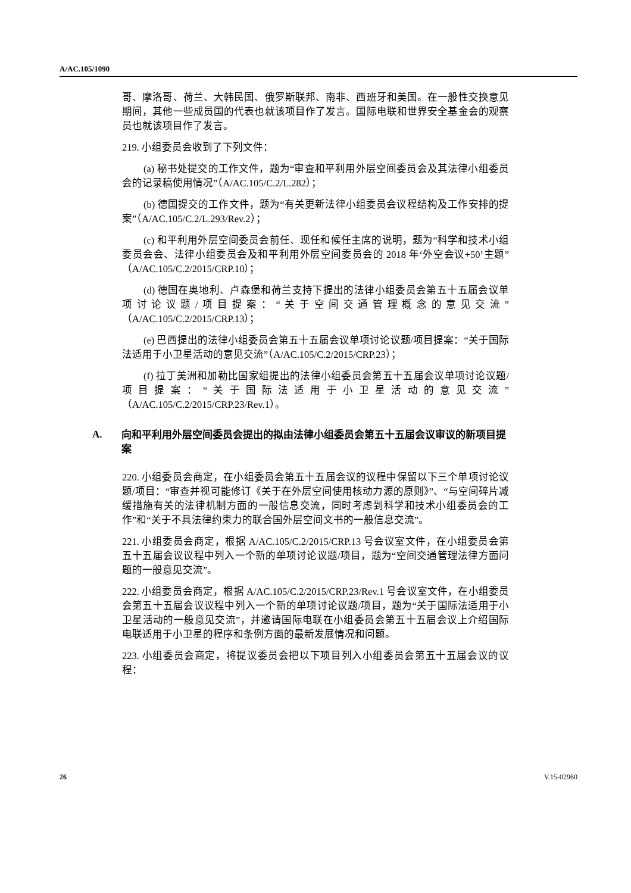A/AC.105/1090
哥、摩洛哥、荷兰、大韩民国、俄罗斯联邦、南非、西班牙和美国。在一般性交换意见期间，其他一些成员国的代表也就该项目作了发言。国际电联和世界安全基金会的观察员也就该项目作了发言。
219. 小组委员会收到了下列文件：
(a) 秘书处提交的工作文件，题为“审查和平利用外层空间委员会及其法律小组委员会的记录稿使用情况”（A/AC.105/C.2/L.282）；
(b) 德国提交的工作文件，题为“有关更新法律小组委员会议程结构及工作安排的提案”（A/AC.105/C.2/L.293/Rev.2）；
(c) 和平利用外层空间委员会前任、现任和候任主席的说明，题为“科学和技术小组委员会会、法律小组委员会及和平利用外层空间委员会的 2018 年‘外空会议+50’主题”（A/AC.105/C.2/2015/CRP.10）；
(d) 德国在奥地利、卢森堡和荷兰支持下提出的法律小组委员会第五十五届会议单项讨论议题/项目提案：“关于空间交通管理概念的意见交流”（A/AC.105/C.2/2015/CRP.13）；
(e) 巴西提出的法律小组委员会第五十五届会议单项讨论议题/项目提案：“关于国际法适用于小卫星活动的意见交流”（A/AC.105/C.2/2015/CRP.23）；
(f) 拉丁美洲和加勒比国家组提出的法律小组委员会第五十五届会议单项讨论议题/项目提案：“关于国际法适用于小卫星活动的意见交流”（A/AC.105/C.2/2015/CRP.23/Rev.1）。
A. 向和平利用外层空间委员会提出的拟由法律小组委员会第五十五届会议审议的新项目提案
220. 小组委员会商定，在小组委员会第五十五届会议的议程中保留以下三个单项讨论议题/项目：“审查并视可能修订《关于在外层空间使用核动力源的原则》”、“与空间碎片减缓措施有关的法律机制方面的一般信息交流，同时考虑到科学和技术小组委员会的工作”和“关于不具法律约束力的联合国外层空间文书的一般信息交流”。
221. 小组委员会商定，根据 A/AC.105/C.2/2015/CRP.13 号会议室文件，在小组委员会第五十五届会议议程中列入一个新的单项讨论议题/项目，题为“空间交通管理法律方面问题的一般意见交流”。
222. 小组委员会商定，根据 A/AC.105/C.2/2015/CRP.23/Rev.1 号会议室文件，在小组委员会第五十五届会议议程中列入一个新的单项讨论议题/项目，题为“关于国际法适用于小卫星活动的一般意见交流”，并邀请国际电联在小组委员会第五十五届会议上介绍国际电联适用于小卫星的程序和条例方面的最新发展情况和问题。
223. 小组委员会商定，将提议委员会把以下项目列入小组委员会第五十五届会议的议程：
26 V.15-02960